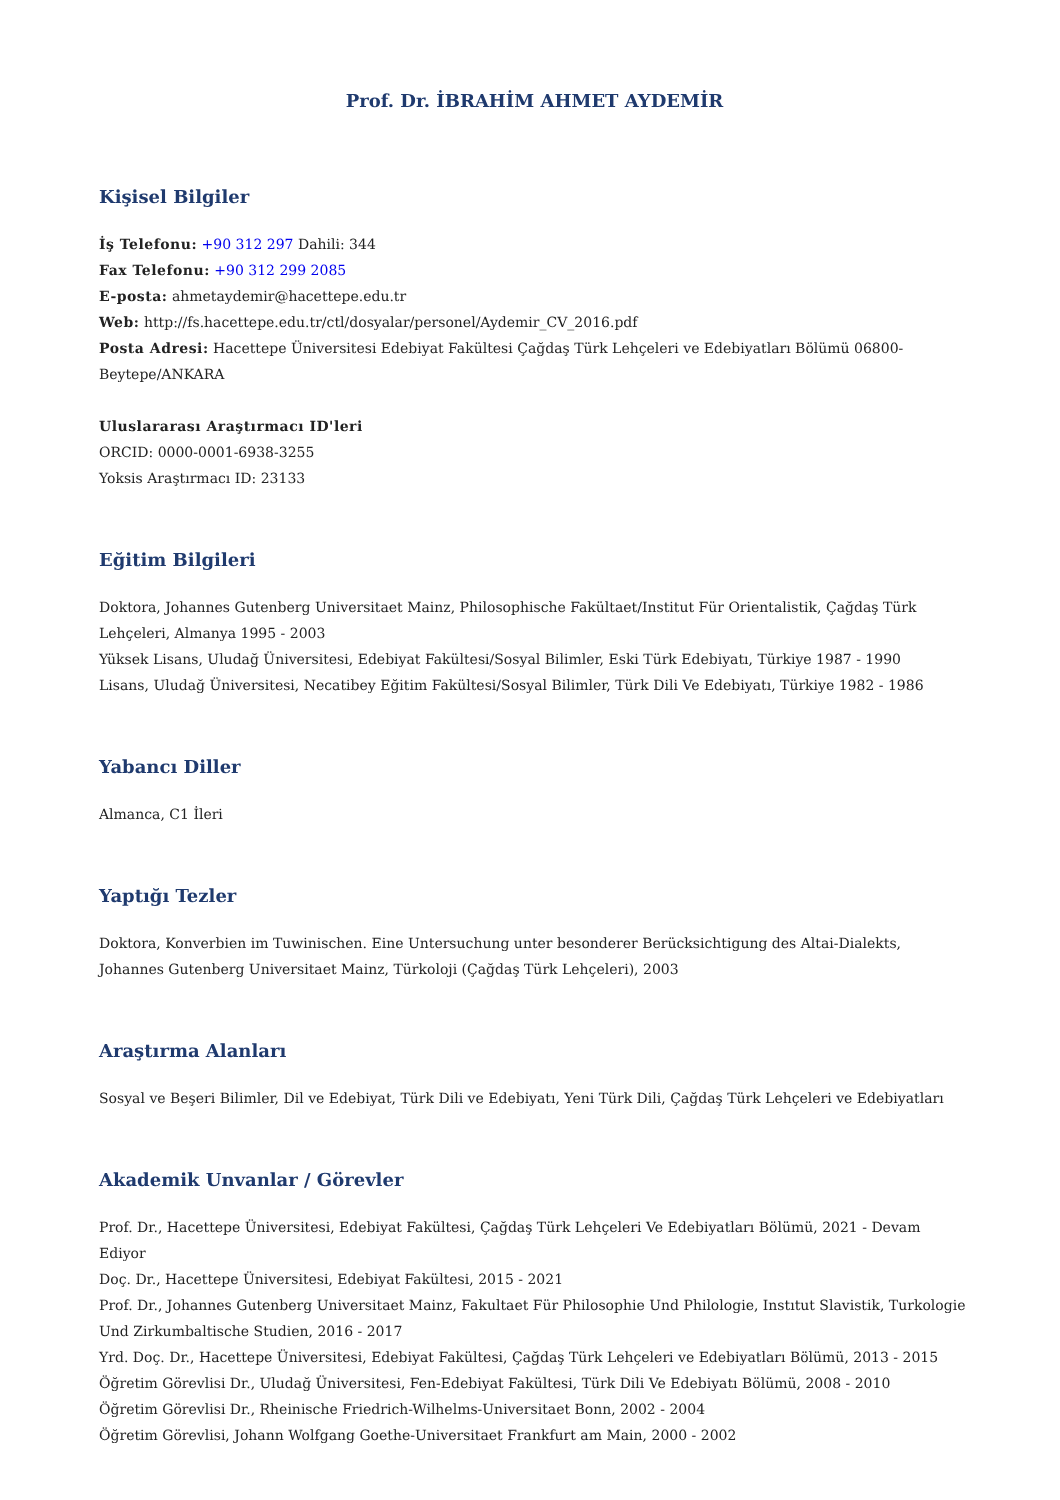Prof. Dr. İBRAHİM AHMET AYDEMİR
Kişisel Bilgiler
İş Telefonu: +90 312 297 Dahili: 344
Fax Telefonu: +90 312 299 2085
E-posta: ahmetaydemir@hacettepe.edu.tr
Web: http://fs.hacettepe.edu.tr/ctl/dosyalar/personel/Aydemir_CV_2016.pdf
Posta Adresi: Hacettepe Üniversitesi Edebiyat Fakültesi Çağdaş Türk Lehçeleri ve Edebiyatları Bölümü 06800-Beytepe/ANKARA
Uluslararası Araştırmacı ID'leri
ORCID: 0000-0001-6938-3255
Yoksis Araştırmacı ID: 23133
Eğitim Bilgileri
Doktora, Johannes Gutenberg Universitaet Mainz, Philosophische Fakültaet/Institut Für Orientalistik, Çağdaş Türk Lehçeleri, Almanya 1995 - 2003
Yüksek Lisans, Uludağ Üniversitesi, Edebiyat Fakültesi/Sosyal Bilimler, Eski Türk Edebiyatı, Türkiye 1987 - 1990
Lisans, Uludağ Üniversitesi, Necatibey Eğitim Fakültesi/Sosyal Bilimler, Türk Dili Ve Edebiyatı, Türkiye 1982 - 1986
Yabancı Diller
Almanca, C1 İleri
Yaptığı Tezler
Doktora, Konverbien im Tuwinischen. Eine Untersuchung unter besonderer Berücksichtigung des Altai-Dialekts, Johannes Gutenberg Universitaet Mainz, Türkoloji (Çağdaş Türk Lehçeleri), 2003
Araştırma Alanları
Sosyal ve Beşeri Bilimler, Dil ve Edebiyat, Türk Dili ve Edebiyatı, Yeni Türk Dili, Çağdaş Türk Lehçeleri ve Edebiyatları
Akademik Unvanlar / Görevler
Prof. Dr., Hacettepe Üniversitesi, Edebiyat Fakültesi, Çağdaş Türk Lehçeleri Ve Edebiyatları Bölümü, 2021 - Devam Ediyor
Doç. Dr., Hacettepe Üniversitesi, Edebiyat Fakültesi, 2015 - 2021
Prof. Dr., Johannes Gutenberg Universitaet Mainz, Fakultaet Für Philosophie Und Philologie, Instıtut Slavistik, Turkologie Und Zirkumbaltische Studien, 2016 - 2017
Yrd. Doç. Dr., Hacettepe Üniversitesi, Edebiyat Fakültesi, Çağdaş Türk Lehçeleri ve Edebiyatları Bölümü, 2013 - 2015
Öğretim Görevlisi Dr., Uludağ Üniversitesi, Fen-Edebiyat Fakültesi, Türk Dili Ve Edebiyatı Bölümü, 2008 - 2010
Öğretim Görevlisi Dr., Rheinische Friedrich-Wilhelms-Universitaet Bonn, 2002 - 2004
Öğretim Görevlisi, Johann Wolfgang Goethe-Universitaet Frankfurt am Main, 2000 - 2002